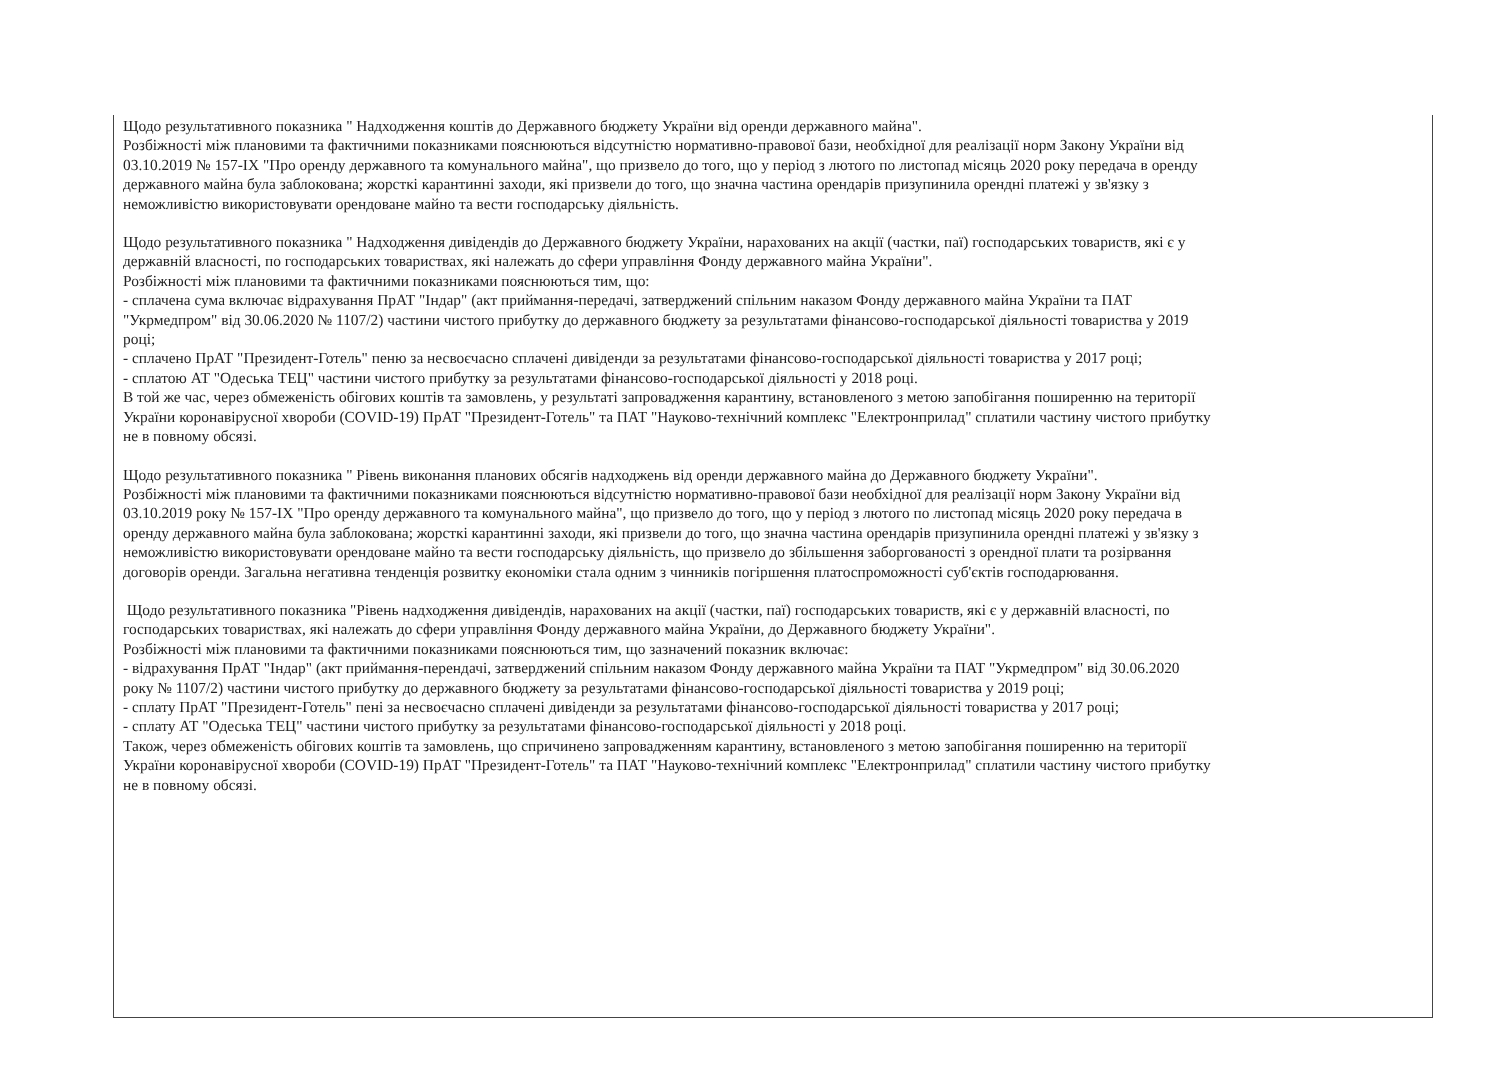Щодо результативного показника " Надходження коштів до Державного бюджету України від оренди державного майна".
Розбіжності між плановими та фактичними показниками пояснюються відсутністю нормативно-правової бази, необхідної для реалізації норм Закону України від 03.10.2019 № 157-IX "Про оренду державного та комунального майна", що призвело до того, що у період з лютого по листопад місяць 2020 року передача в оренду державного майна була заблокована; жорсткі карантинні заходи, які призвели до того, що значна частина орендарів призупинила орендні платежі у зв'язку з неможливістю використовувати орендоване майно та вести господарську діяльність.
Щодо результативного показника " Надходження дивідендів до Державного бюджету України, нарахованих на акції (частки, паї) господарських товариств, які є у державній власності, по господарських товариствах, які належать до сфери управління Фонду державного майна України".
Розбіжності між плановими та фактичними показниками пояснюються тим, що:
- сплачена сума включає відрахування ПрАТ "Індар" (акт приймання-передачі, затверджений спільним наказом Фонду державного майна України та ПАТ "Укрмедпром" від 30.06.2020 № 1107/2) частини чистого прибутку до державного бюджету за результатами фінансово-господарської діяльності товариства у 2019 році;
- сплачено ПрАТ "Президент-Готель" пеню за несвоєчасно сплачені дивіденди за результатами фінансово-господарської діяльності товариства у 2017 році;
- сплатою АТ "Одеська ТЕЦ" частини чистого прибутку за результатами фінансово-господарської діяльності у 2018 році.
В той же час, через обмеженість обігових коштів та замовлень, у результаті запровадження карантину, встановленого з метою запобігання поширенню на території України коронавірусної хвороби (COVID-19) ПрАТ "Президент-Готель" та ПАТ "Науково-технічний комплекс "Електронприлад" сплатили частину чистого прибутку не в повному обсязі.
Щодо результативного показника " Рівень виконання планових обсягів надходжень від оренди державного майна до Державного бюджету України".
Розбіжності між плановими та фактичними показниками пояснюються відсутністю нормативно-правової бази необхідної для реалізації норм Закону України від 03.10.2019 року № 157-IX "Про оренду державного та комунального майна", що призвело до того, що у період з лютого по листопад місяць 2020 року передача в оренду державного майна була заблокована; жорсткі карантинні заходи, які призвели до того, що значна частина орендарів призупинила орендні платежі у зв'язку з неможливістю використовувати орендоване майно та вести господарську діяльність, що призвело до збільшення заборгованості з орендної плати та розірвання договорів оренди. Загальна негативна тенденція розвитку економіки стала одним з чинників погіршення платоспроможності суб'єктів господарювання.
Щодо результативного показника "Рівень надходження дивідендів, нарахованих на акції (частки, паї) господарських товариств, які є у державній власності, по господарських товариствах, які належать до сфери управління Фонду державного майна України, до Державного бюджету України".
Розбіжності між плановими та фактичними показниками пояснюються тим, що зазначений показник включає:
- відрахування ПрАТ "Індар" (акт приймання-перендачі, затверджений спільним наказом Фонду державного майна України та ПАТ "Укрмедпром" від 30.06.2020 року № 1107/2) частини чистого прибутку до державного бюджету за результатами фінансово-господарської діяльності товариства у 2019 році;
- сплату ПрАТ "Президент-Готель" пені за несвоєчасно сплачені дивіденди за результатами фінансово-господарської діяльності товариства у 2017 році;
- сплату АТ "Одеська ТЕЦ" частини чистого прибутку за результатами фінансово-господарської діяльності у 2018 році.
Також, через обмеженість обігових коштів та замовлень, що спричинено запровадженням карантину, встановленого з метою запобігання поширенню на території України коронавірусної хвороби (COVID-19) ПрАТ "Президент-Готель" та ПАТ "Науково-технічний комплекс "Електронприлад" сплатили частину чистого прибутку не в повному обсязі.